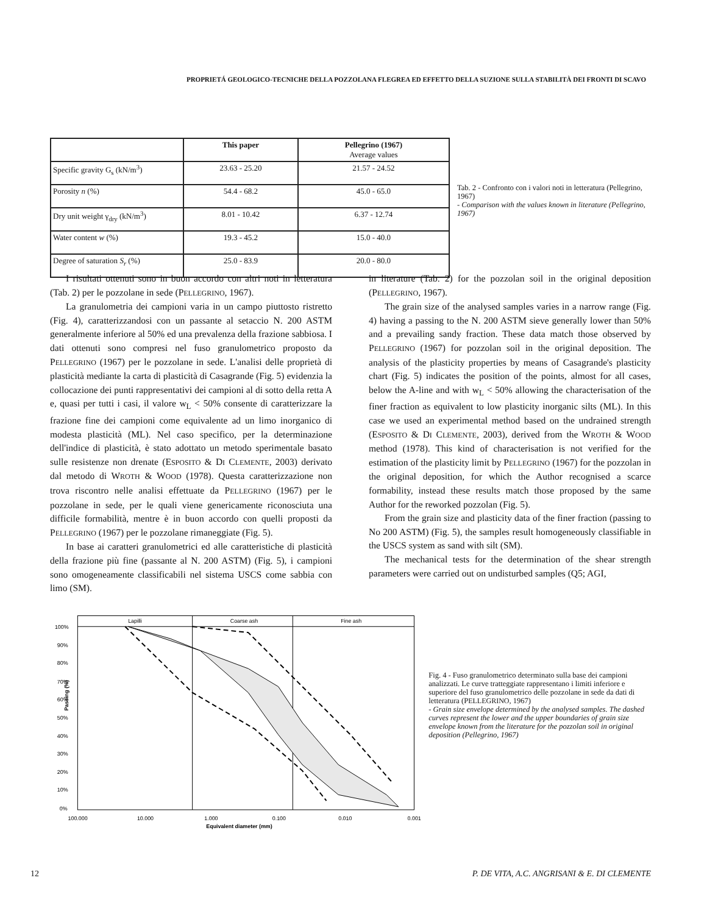PROPRIETÁ GEOLOGICO-TECNICHE DELLA POZZOLANA FLEGREA ED EFFETTO DELLA SUZIONE SULLA STABILITÀ DEI FRONTI DI SCAVO
| | This paper | Pellegrino (1967) Average values |
| --- | --- | --- |
| Specific gravity G<sub>s</sub> (kN/m<sup>3</sup>) | 23.63 - 25.20 | 21.57 - 24.52 |
| Porosity n (%) | 54.4 - 68.2 | 45.0 - 65.0 |
| Dry unit weight γ<sub>dry</sub> (kN/m<sup>3</sup>) | 8.01 - 10.42 | 6.37 - 12.74 |
| Water content w (%) | 19.3 - 45.2 | 15.0 - 40.0 |
| Degree of saturation S<sub>r</sub> (%) | 25.0 - 83.9 | 20.0 - 80.0 |
Tab. 2 - Confronto con i valori noti in letteratura (Pellegrino, 1967)
- Comparison with the values known in literature (Pellegrino, 1967)
I risultati ottenuti sono in buon accordo con altri noti in letteratura (Tab. 2) per le pozzolane in sede (PELLEGRINO, 1967).
La granulometria dei campioni varia in un campo piuttosto ristretto (Fig. 4), caratterizzandosi con un passante al setaccio N. 200 ASTM generalmente inferiore al 50% ed una prevalenza della frazione sabbiosa. I dati ottenuti sono compresi nel fuso granulometrico proposto da PELLEGRINO (1967) per le pozzolane in sede. L'analisi delle proprietà di plasticità mediante la carta di plasticità di Casagrande (Fig. 5) evidenzia la collocazione dei punti rappresentativi dei campioni al di sotto della retta A e, quasi per tutti i casi, il valore w<sub>L</sub> < 50% consente di caratterizzare la frazione fine dei campioni come equivalente ad un limo inorganico di modesta plasticità (ML). Nel caso specifico, per la determinazione dell'indice di plasticità, è stato adottato un metodo sperimentale basato sulle resistenze non drenate (ESPOSITO & DI CLEMENTE, 2003) derivato dal metodo di WROTH & WOOD (1978). Questa caratterizzazione non trova riscontro nelle analisi effettuate da PELLEGRINO (1967) per le pozzolane in sede, per le quali viene genericamente riconosciuta una difficile formabilità, mentre è in buon accordo con quelli proposti da PELLEGRINO (1967) per le pozzolane rimaneggiate (Fig. 5).
In base ai caratteri granulometrici ed alle caratteristiche di plasticità della frazione più fine (passante al N. 200 ASTM) (Fig. 5), i campioni sono omogeneamente classificabili nel sistema USCS come sabbia con limo (SM).
in literature (Tab. 2) for the pozzolan soil in the original deposition (PELLEGRINO, 1967).
The grain size of the analysed samples varies in a narrow range (Fig. 4) having a passing to the N. 200 ASTM sieve generally lower than 50% and a prevailing sandy fraction. These data match those observed by PELLEGRINO (1967) for pozzolan soil in the original deposition. The analysis of the plasticity properties by means of Casagrande's plasticity chart (Fig. 5) indicates the position of the points, almost for all cases, below the A-line and with w<sub>L</sub> < 50% allowing the characterisation of the finer fraction as equivalent to low plasticity inorganic silts (ML). In this case we used an experimental method based on the undrained strength (ESPOSITO & DI CLEMENTE, 2003), derived from the WROTH & WOOD method (1978). This kind of characterisation is not verified for the estimation of the plasticity limit by PELLEGRINO (1967) for the pozzolan in the original deposition, for which the Author recognised a scarce formability, instead these results match those proposed by the same Author for the reworked pozzolan (Fig. 5).
From the grain size and plasticity data of the finer fraction (passing to No 200 ASTM) (Fig. 5), the samples result homogeneously classifiable in the USCS system as sand with silt (SM).
The mechanical tests for the determination of the shear strength parameters were carried out on undisturbed samples (Q5; AGI,
Lapilli
Coarse ash
Fine ash
100%
90%
80%
70%
60%
50%
40%
30%
20%
10%
0%
Passing (%)
100.000
10.000
1.000
0.100
0.010
0.001
Equivalent diameter (mm)
Fig. 4 - Fuso granulometrico determinato sulla base dei campioni analizzati. Le curve tratteggiate rappresentano i limiti inferiore e superiore del fuso granulometrico delle pozzolane in sede da dati di letteratura (PELLEGRINO, 1967)
- Grain size envelope determined by the analysed samples. The dashed curves represent the lower and the upper boundaries of grain size envelope known from the literature for the pozzolan soil in original deposition (Pellegrino, 1967)
12 P. DE VITA, A.C. ANGRISANI & E. DI CLEMENTE